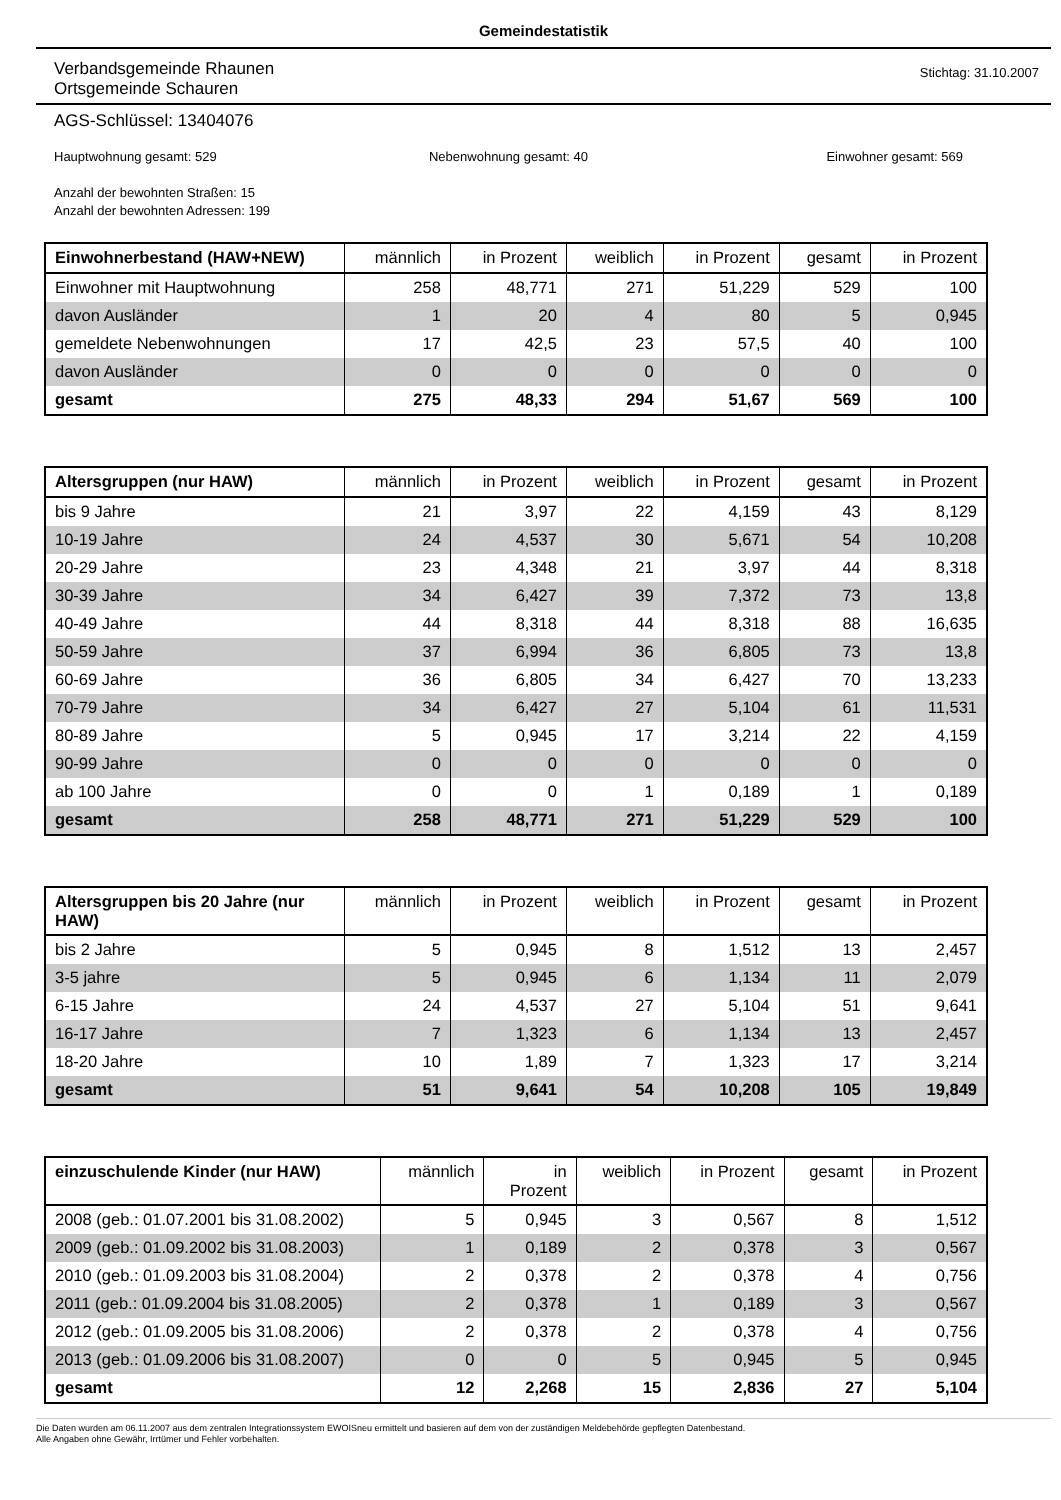Gemeindestatistik
Verbandsgemeinde Rhaunen
Ortsgemeinde Schauren
Stichtag: 31.10.2007
AGS-Schlüssel: 13404076
Hauptwohnung gesamt: 529 Nebenwohnung gesamt: 40 Einwohner gesamt: 569
Anzahl der bewohnten Straßen: 15
Anzahl der bewohnten Adressen: 199
| Einwohnerbestand (HAW+NEW) | männlich | in Prozent | weiblich | in Prozent | gesamt | in Prozent |
| --- | --- | --- | --- | --- | --- | --- |
| Einwohner mit Hauptwohnung | 258 | 48,771 | 271 | 51,229 | 529 | 100 |
| davon Ausländer | 1 | 20 | 4 | 80 | 5 | 0,945 |
| gemeldete Nebenwohnungen | 17 | 42,5 | 23 | 57,5 | 40 | 100 |
| davon Ausländer | 0 | 0 | 0 | 0 | 0 | 0 |
| gesamt | 275 | 48,33 | 294 | 51,67 | 569 | 100 |
| Altersgruppen (nur HAW) | männlich | in Prozent | weiblich | in Prozent | gesamt | in Prozent |
| --- | --- | --- | --- | --- | --- | --- |
| bis 9 Jahre | 21 | 3,97 | 22 | 4,159 | 43 | 8,129 |
| 10-19 Jahre | 24 | 4,537 | 30 | 5,671 | 54 | 10,208 |
| 20-29 Jahre | 23 | 4,348 | 21 | 3,97 | 44 | 8,318 |
| 30-39 Jahre | 34 | 6,427 | 39 | 7,372 | 73 | 13,8 |
| 40-49 Jahre | 44 | 8,318 | 44 | 8,318 | 88 | 16,635 |
| 50-59 Jahre | 37 | 6,994 | 36 | 6,805 | 73 | 13,8 |
| 60-69 Jahre | 36 | 6,805 | 34 | 6,427 | 70 | 13,233 |
| 70-79 Jahre | 34 | 6,427 | 27 | 5,104 | 61 | 11,531 |
| 80-89 Jahre | 5 | 0,945 | 17 | 3,214 | 22 | 4,159 |
| 90-99 Jahre | 0 | 0 | 0 | 0 | 0 | 0 |
| ab 100 Jahre | 0 | 0 | 1 | 0,189 | 1 | 0,189 |
| gesamt | 258 | 48,771 | 271 | 51,229 | 529 | 100 |
| Altersgruppen bis 20 Jahre (nur HAW) | männlich | in Prozent | weiblich | in Prozent | gesamt | in Prozent |
| --- | --- | --- | --- | --- | --- | --- |
| bis 2 Jahre | 5 | 0,945 | 8 | 1,512 | 13 | 2,457 |
| 3-5 jahre | 5 | 0,945 | 6 | 1,134 | 11 | 2,079 |
| 6-15 Jahre | 24 | 4,537 | 27 | 5,104 | 51 | 9,641 |
| 16-17 Jahre | 7 | 1,323 | 6 | 1,134 | 13 | 2,457 |
| 18-20 Jahre | 10 | 1,89 | 7 | 1,323 | 17 | 3,214 |
| gesamt | 51 | 9,641 | 54 | 10,208 | 105 | 19,849 |
| einzuschulende Kinder (nur HAW) | männlich | in Prozent | weiblich | in Prozent | gesamt | in Prozent |
| --- | --- | --- | --- | --- | --- | --- |
| 2008 (geb.: 01.07.2001 bis 31.08.2002) | 5 | 0,945 | 3 | 0,567 | 8 | 1,512 |
| 2009 (geb.: 01.09.2002 bis 31.08.2003) | 1 | 0,189 | 2 | 0,378 | 3 | 0,567 |
| 2010 (geb.: 01.09.2003 bis 31.08.2004) | 2 | 0,378 | 2 | 0,378 | 4 | 0,756 |
| 2011 (geb.: 01.09.2004 bis 31.08.2005) | 2 | 0,378 | 1 | 0,189 | 3 | 0,567 |
| 2012 (geb.: 01.09.2005 bis 31.08.2006) | 2 | 0,378 | 2 | 0,378 | 4 | 0,756 |
| 2013 (geb.: 01.09.2006 bis 31.08.2007) | 0 | 0 | 5 | 0,945 | 5 | 0,945 |
| gesamt | 12 | 2,268 | 15 | 2,836 | 27 | 5,104 |
Die Daten wurden am 06.11.2007 aus dem zentralen Integrationssystem EWOISneu ermittelt und basieren auf dem von der zuständigen Meldebehörde gepflegten Datenbestand.
Alle Angaben ohne Gewähr, Irrtümer und Fehler vorbehalten.